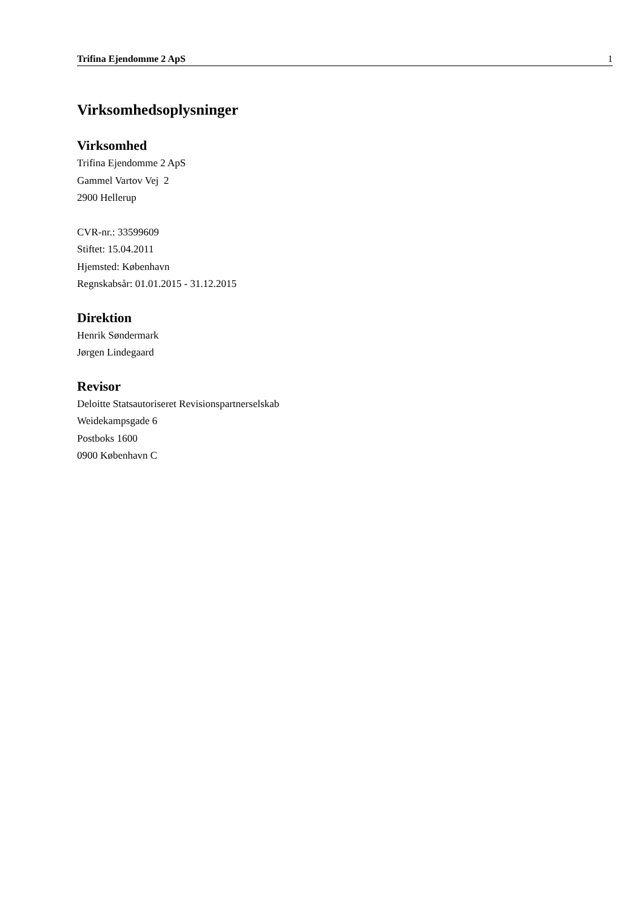Trifina Ejendomme 2 ApS 1
Virksomhedsoplysninger
Virksomhed
Trifina Ejendomme 2 ApS
Gammel Vartov Vej 2
2900 Hellerup
CVR-nr.: 33599609
Stiftet: 15.04.2011
Hjemsted: København
Regnskabsår: 01.01.2015 - 31.12.2015
Direktion
Henrik Søndermark
Jørgen Lindegaard
Revisor
Deloitte Statsautoriseret Revisionspartnerselskab
Weidekampsgade 6
Postboks 1600
0900 København C